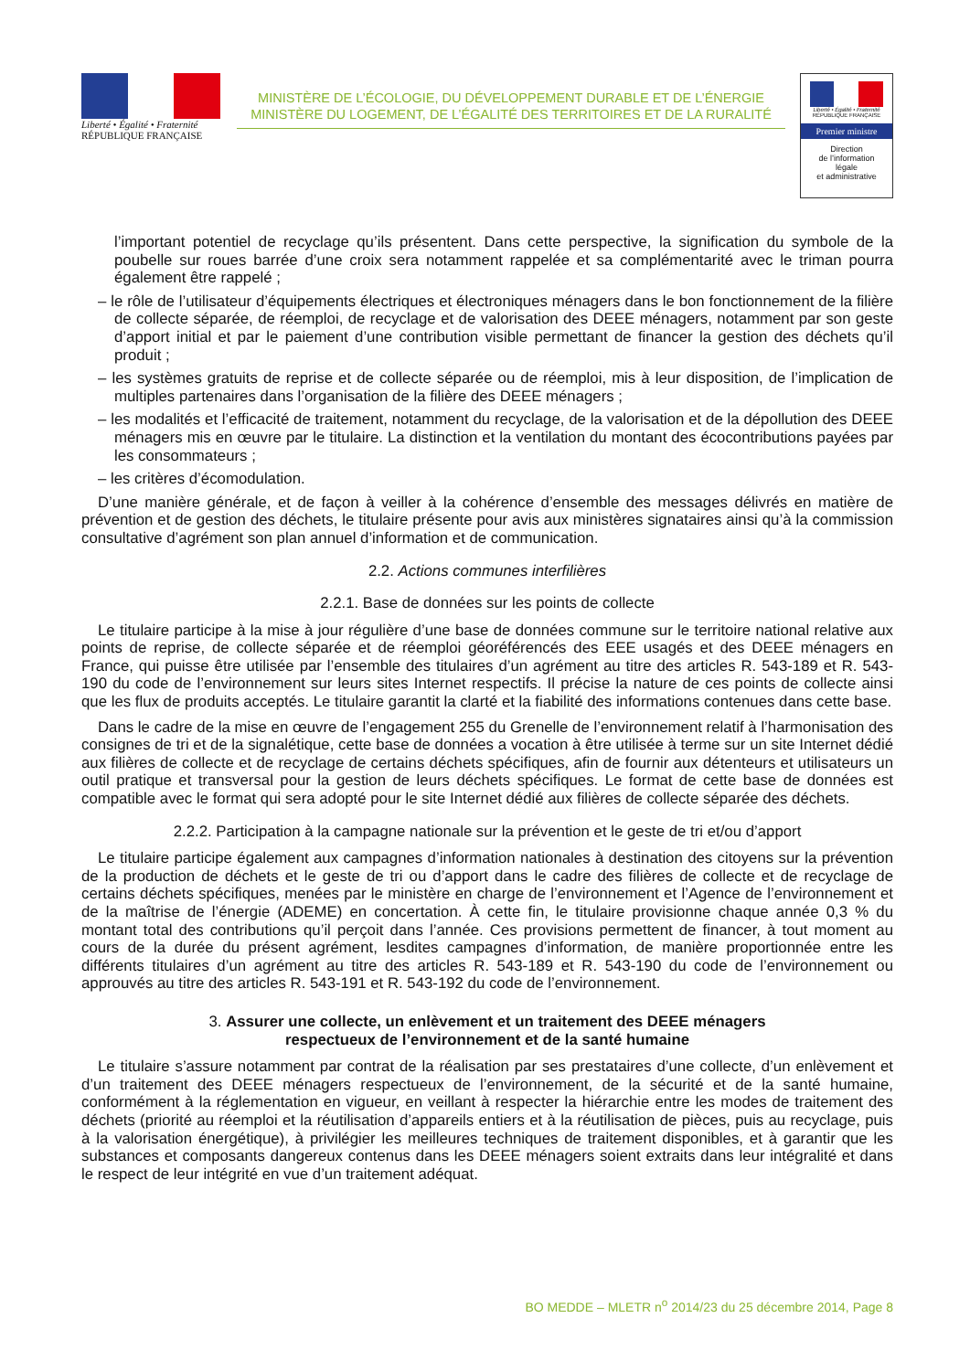Liberté • Égalité • Fraternité
RÉPUBLIQUE FRANÇAISE
MINISTÈRE DE L’ÉCOLOGIE, DU DÉVELOPPEMENT DURABLE ET DE L’ÉNERGIE
MINISTÈRE DU LOGEMENT, DE L’ÉGALITÉ DES TERRITOIRES ET DE LA RURALITÉ
Liberté • Égalité • Fraternité
RÉPUBLIQUE FRANÇAISE
Premier ministre
Direction
de l’information
légale
et administrative
l’important potentiel de recyclage qu’ils présentent. Dans cette perspective, la signification du symbole de la poubelle sur roues barrée d’une croix sera notamment rappelée et sa complémentarité avec le triman pourra également être rappelé ;
– le rôle de l’utilisateur d’équipements électriques et électroniques ménagers dans le bon fonctionnement de la filière de collecte séparée, de réemploi, de recyclage et de valorisation des DEEE ménagers, notamment par son geste d’apport initial et par le paiement d’une contribution visible permettant de financer la gestion des déchets qu’il produit ;
– les systèmes gratuits de reprise et de collecte séparée ou de réemploi, mis à leur disposition, de l’implication de multiples partenaires dans l’organisation de la filière des DEEE ménagers ;
– les modalités et l’efficacité de traitement, notamment du recyclage, de la valorisation et de la dépollution des DEEE ménagers mis en œuvre par le titulaire. La distinction et la ventilation du montant des écocontributions payées par les consommateurs ;
– les critères d’écomodulation.
D’une manière générale, et de façon à veiller à la cohérence d’ensemble des messages délivrés en matière de prévention et de gestion des déchets, le titulaire présente pour avis aux ministères signataires ainsi qu’à la commission consultative d’agrément son plan annuel d’information et de communication.
2.2. Actions communes interfilières
2.2.1. Base de données sur les points de collecte
Le titulaire participe à la mise à jour régulière d’une base de données commune sur le territoire national relative aux points de reprise, de collecte séparée et de réemploi géoréférencés des EEE usagés et des DEEE ménagers en France, qui puisse être utilisée par l’ensemble des titulaires d’un agrément au titre des articles R. 543-189 et R. 543-190 du code de l’environnement sur leurs sites Internet respectifs. Il précise la nature de ces points de collecte ainsi que les flux de produits acceptés. Le titulaire garantit la clarté et la fiabilité des informations contenues dans cette base.
Dans le cadre de la mise en œuvre de l’engagement 255 du Grenelle de l’environnement relatif à l’harmonisation des consignes de tri et de la signalétique, cette base de données a vocation à être utilisée à terme sur un site Internet dédié aux filières de collecte et de recyclage de certains déchets spécifiques, afin de fournir aux détenteurs et utilisateurs un outil pratique et transversal pour la gestion de leurs déchets spécifiques. Le format de cette base de données est compatible avec le format qui sera adopté pour le site Internet dédié aux filières de collecte séparée des déchets.
2.2.2. Participation à la campagne nationale sur la prévention et le geste de tri et/ou d’apport
Le titulaire participe également aux campagnes d’information nationales à destination des citoyens sur la prévention de la production de déchets et le geste de tri ou d’apport dans le cadre des filières de collecte et de recyclage de certains déchets spécifiques, menées par le ministère en charge de l’environnement et l’Agence de l’environnement et de la maîtrise de l’énergie (ADEME) en concertation. À cette fin, le titulaire provisionne chaque année 0,3 % du montant total des contributions qu’il perçoit dans l’année. Ces provisions permettent de financer, à tout moment au cours de la durée du présent agrément, lesdites campagnes d’information, de manière proportionnée entre les différents titulaires d’un agrément au titre des articles R. 543-189 et R. 543-190 du code de l’environnement ou approuvés au titre des articles R. 543-191 et R. 543-192 du code de l’environnement.
3. Assurer une collecte, un enlèvement et un traitement des DEEE ménagers
respectueux de l’environnement et de la santé humaine
Le titulaire s’assure notamment par contrat de la réalisation par ses prestataires d’une collecte, d’un enlèvement et d’un traitement des DEEE ménagers respectueux de l’environnement, de la sécurité et de la santé humaine, conformément à la réglementation en vigueur, en veillant à respecter la hiérarchie entre les modes de traitement des déchets (priorité au réemploi et la réutilisation d’appareils entiers et à la réutilisation de pièces, puis au recyclage, puis à la valorisation énergétique), à privilégier les meilleures techniques de traitement disponibles, et à garantir que les substances et composants dangereux contenus dans les DEEE ménagers soient extraits dans leur intégralité et dans le respect de leur intégrité en vue d’un traitement adéquat.
BO MEDDE – MLETR n<sup>o</sup> 2014/23 du 25 décembre 2014, Page 8